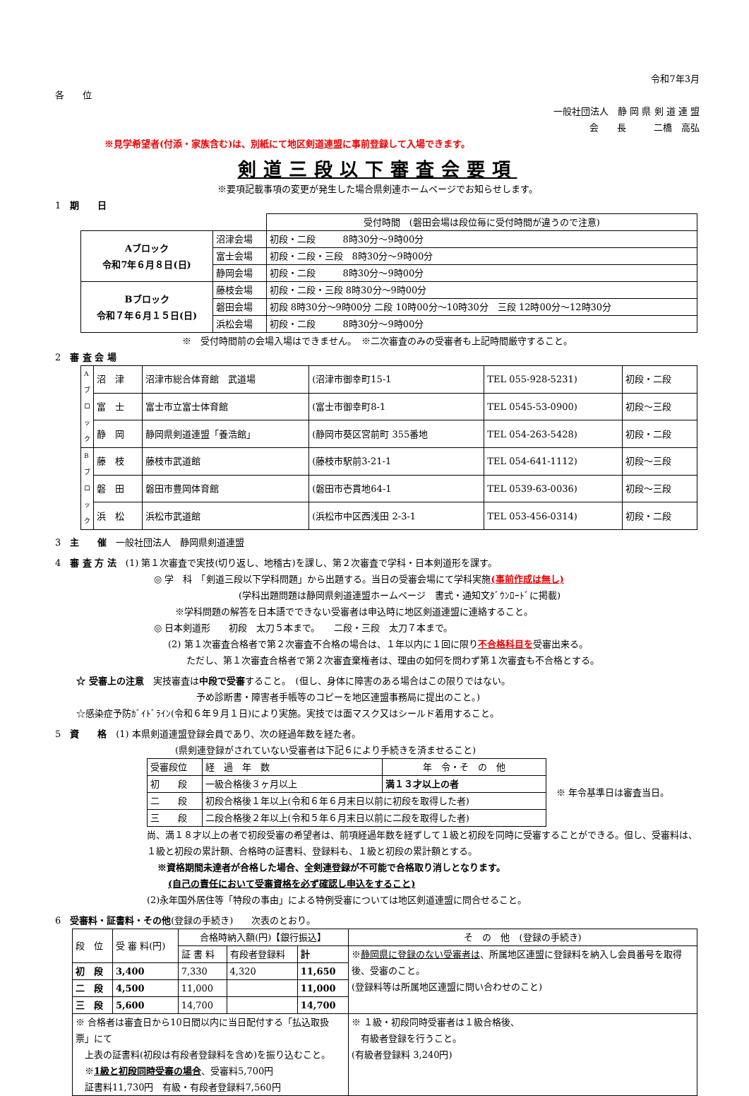令和7年3月
各　　位
一般社団法人　静 岡 県 剣 道 連 盟
会　　長　　　二橋　高弘
※見学希望者(付添・家族含む)は、別紙にて地区剣道連盟に事前登録して入場できます。
剣道三段以下審査会要項
※要項記載事項の変更が発生した場合県剣連ホームページでお知らせします。
1　期　　日
| | | 受付時間 (磐田会場は段位毎に受付時間が違うので注意) |
| Aブロック 令和7年６月８日(日) | 沼津会場 | 初段・二段 8時30分～9時00分 |
| | 富士会場 | 初段・二段・三段 8時30分～9時00分 |
| | 静岡会場 | 初段・二段 8時30分～9時00分 |
| Bブロック 令和７年６月１５日(日) | 藤枝会場 | 初段・二段・三段 8時30分～9時00分 |
| | 磐田会場 | 初段 8時30分～9時00分 二段 10時00分～10時30分 三段 12時00分～12時30分 |
| | 浜松会場 | 初段・二段 8時30分～9時00分 |
※　受付時間前の会場入場はできません。　※二次審査のみの受審者も上記時間厳守すること。
2　審 査 会 場
| Aブロック | 沼 津 | 沼津市総合体育館 武道場 | (沼津市御幸町15-1 | TEL 055-928-5231) | 初段・二段 |
| | 富 士 | 富士市立富士体育館 | (富士市御幸町8-1 | TEL 0545-53-0900) | 初段～三段 |
| | 静 岡 | 静岡県剣道連盟「養浩館」 | (静岡市葵区宮前町 355番地 | TEL 054-263-5428) | 初段・二段 |
| Bブロック | 藤 枝 | 藤枝市武道館 | (藤枝市駅前3-21-1 | TEL 054-641-1112) | 初段～三段 |
| | 磐 田 | 磐田市豊岡体育館 | (磐田市壱貫地64-1 | TEL 0539-63-0036) | 初段～三段 |
| | 浜 松 | 浜松市武道館 | (浜松市中区西浅田 2-3-1 | TEL 053-456-0314) | 初段・二段 |
3　主　　催　一般社団法人　静岡県剣道連盟
4　審 査 方 法　(1) 第１次審査で実技(切り返し、地稽古)を課し、第２次審査で学科・日本剣道形を課す。
◎ 学　科　「剣道三段以下学科問題」から出題する。当日の受審会場にて学科実施(事前作成は無し)
(学科出題問題は静岡県剣道連盟ホームページ　書式・通知文ﾀﾞｳﾝﾛｰﾄﾞに掲載)
※学科問題の解答を日本語でできない受審者は申込時に地区剣道連盟に連絡すること。
◎ 日本剣道形　　初段　太刀５本まで。　　二段・三段　太刀７本まで。
(2) 第１次審査合格者で第２次審査不合格の場合は、１年以内に１回に限り不合格科目を受審出来る。
　　ただし、第１次審査合格者で第２次審査棄権者は、理由の如何を問わず第１次審査も不合格とする。
☆ 受審上の注意　実技審査は中段で受審すること。　(但し、身体に障害のある場合はこの限りではない。
予め診断書・障害者手帳等のコピーを地区連盟事務局に提出のこと。)
☆感染症予防ｶﾞｲﾄﾞﾗｲﾝ(令和６年９月１日)により実施。実技では面マスク又はシールド着用すること。
5　資　　格　(1) 本県剣道連盟登録会員であり、次の経過年数を経た者。
(県剣連登録がされていない受審者は下記６により手続きを済ませること)
| 受審段位 | 経 過 年 数 | 年 令・そ の 他 |
| 初 段 | 一級合格後３ヶ月以上 | 満１３才以上の者 |
| 二 段 | 初段合格後１年以上(令和６年６月末日以前に初段を取得した者) | |
| 三 段 | 二段合格後２年以上(令和５年６月末日以前に二段を取得した者) | |
※ 年令基準日は審査当日。
尚、満１８才以上の者で初段受審の希望者は、前項経過年数を経ずして１級と初段を同時に受審することができる。但し、受審料は、１級と初段の累計額、合格時の証書料、登録料も、１級と初段の累計額とする。
※資格期間未達者が合格した場合、全剣連登録が不可能で合格取り消しとなります。
(自己の責任において受審資格を必ず確認し申込をすること)
(2)永年国外居住等「特段の事由」による特例受審については地区剣道連盟に問合せること。
6　受審料・証書料・その他(登録の手続き)　　次表のとおり。
| 段 位 | 受 審 料(円) | 合格時納入額(円)【銀行振込】 | | | そ の 他 (登録の手続き) |
| | | 証 書 料 | 有段者登録料 | 計 | ※ 静岡県に登録のない受審者は 、所属地区連盟に登録料を納入し会員番号を取得後、受審のこと。 (登録料等は所属地区連盟に問い合わせのこと) |
| 初 段 | 3,400 | 7,330 | 4,320 | 11,650 | |
| 二 段 | 4,500 | 11,000 | | 11,000 | |
| 三 段 | 5,600 | 14,700 | | 14,700 | |
| ※ 合格者は審査日から10日間以内に当日配付する「払込取扱票」にて 上表の証書料(初段は有段者登録料を含め)を振り込むこと。 ※ 1級と初段同時受審の場合 、受審料5,700円 証書料11,730円 有級・有段者登録料7,560円 | | | | | ※ １級・初段同時受審者は１級合格後、 有級者登録を行うこと。 (有級者登録料 3,240円) |